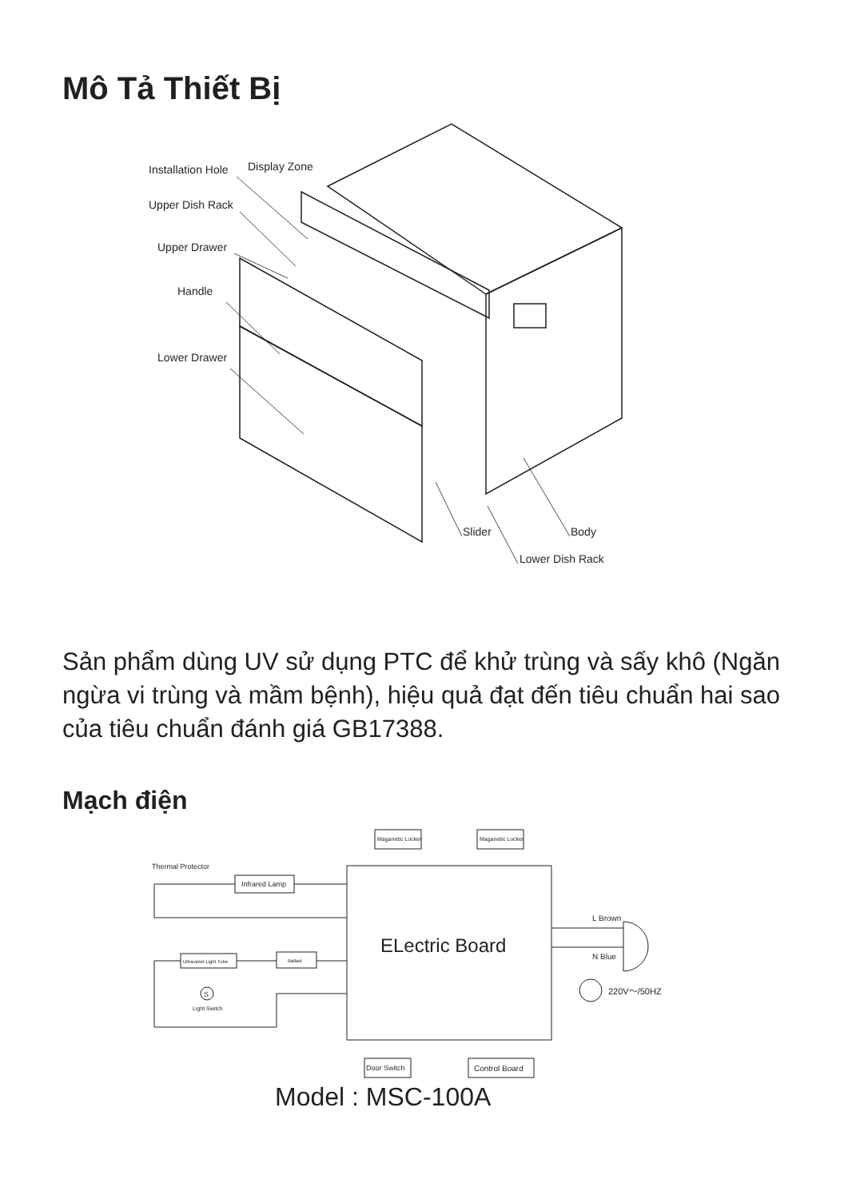Mô Tả Thiết Bị
Installation Hole
Display Zone
Upper Dish Rack
Upper Drawer
Handle
Lower Drawer
Slider
Body
Lower Dish Rack
Sản phẩm dùng UV sử dụng PTC để khử trùng và sấy khô (Ngăn ngừa vi trùng và mầm bệnh), hiệu quả đạt đến tiêu chuẩn hai sao của tiêu chuẩn đánh giá GB17388.
Mạch điện
Maganetic Locker
Maganetic Locker
Thermal Protector
Infrared Lamp
Ultraviolet Light Tube
Ballast
S
Light Switch
ELectric Board
L Brown
N Blue
220V～/50HZ
Door Switch
Control Board
Model : MSC-100A